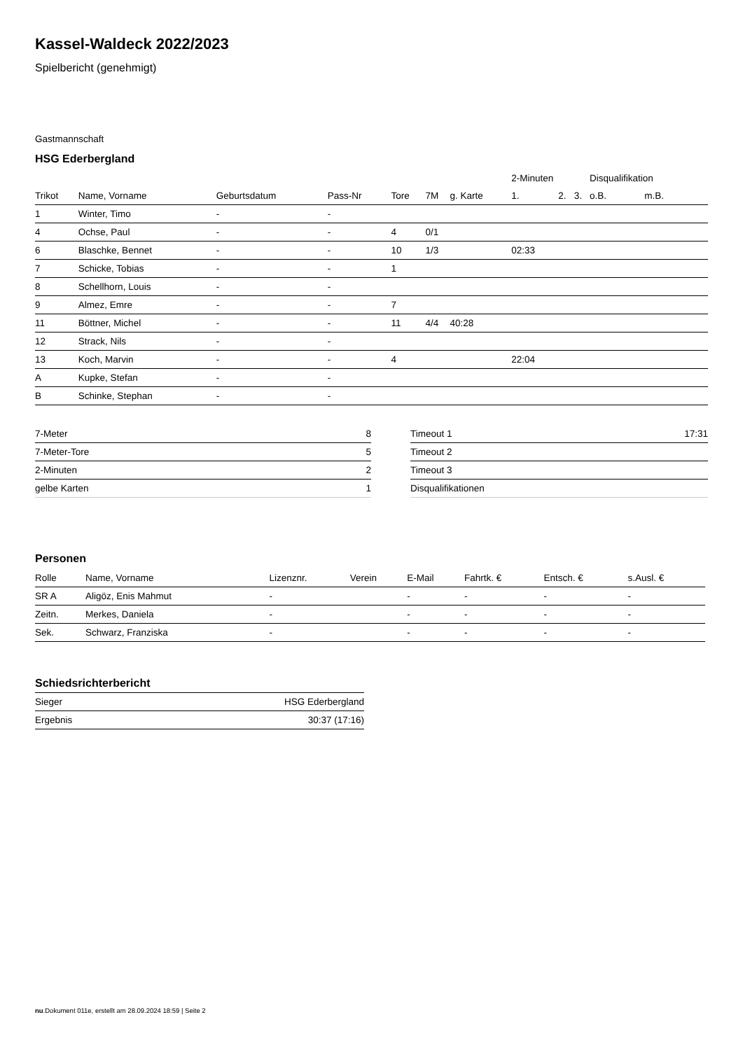Kassel-Waldeck 2022/2023
Spielbericht (genehmigt)
Gastmannschaft
HSG Ederbergland
| | | | | | | | 2-Minuten | | | Disqualifikation | |
| --- | --- | --- | --- | --- | --- | --- | --- | --- | --- | --- | --- |
| Trikot | Name, Vorname | Geburtsdatum | Pass-Nr | Tore | 7M | g. Karte | 1. | 2. | 3. | o.B. | m.B. |
| 1 | Winter, Timo | - | - | | | | | | | | |
| 4 | Ochse, Paul | - | - | 4 | 0/1 | | | | | | |
| 6 | Blaschke, Bennet | - | - | 10 | 1/3 | | 02:33 | | | | |
| 7 | Schicke, Tobias | - | - | 1 | | | | | | | |
| 8 | Schellhorn, Louis | - | - | | | | | | | | |
| 9 | Almez, Emre | - | - | 7 | | | | | | | |
| 11 | Böttner, Michel | - | - | 11 | 4/4 | 40:28 | | | | | |
| 12 | Strack, Nils | - | - | | | | | | | | |
| 13 | Koch, Marvin | - | - | 4 | | | 22:04 | | | | |
| A | Kupke, Stefan | - | - | | | | | | | | |
| B | Schinke, Stephan | - | - | | | | | | | | |
| 7-Meter | 8 |
| 7-Meter-Tore | 5 |
| 2-Minuten | 2 |
| gelbe Karten | 1 |
| Timeout 1 | 17:31 |
| Timeout 2 | |
| Timeout 3 | |
| Disqualifikationen | |
Personen
| Rolle | Name, Vorname | Lizenznr. | Verein | E-Mail | Fahrtk. € | Entsch. € | s.Ausl. € |
| --- | --- | --- | --- | --- | --- | --- | --- |
| SR A | Aligöz, Enis Mahmut | - | | - | - | - | - |
| Zeitn. | Merkes, Daniela | - | | - | - | - | - |
| Sek. | Schwarz, Franziska | - | | - | - | - | - |
Schiedsrichterbericht
| Sieger | HSG Ederbergland |
| Ergebnis | 30:37 (17:16) |
nu.Dokument 011e, erstellt am 28.09.2024 18:59 | Seite 2